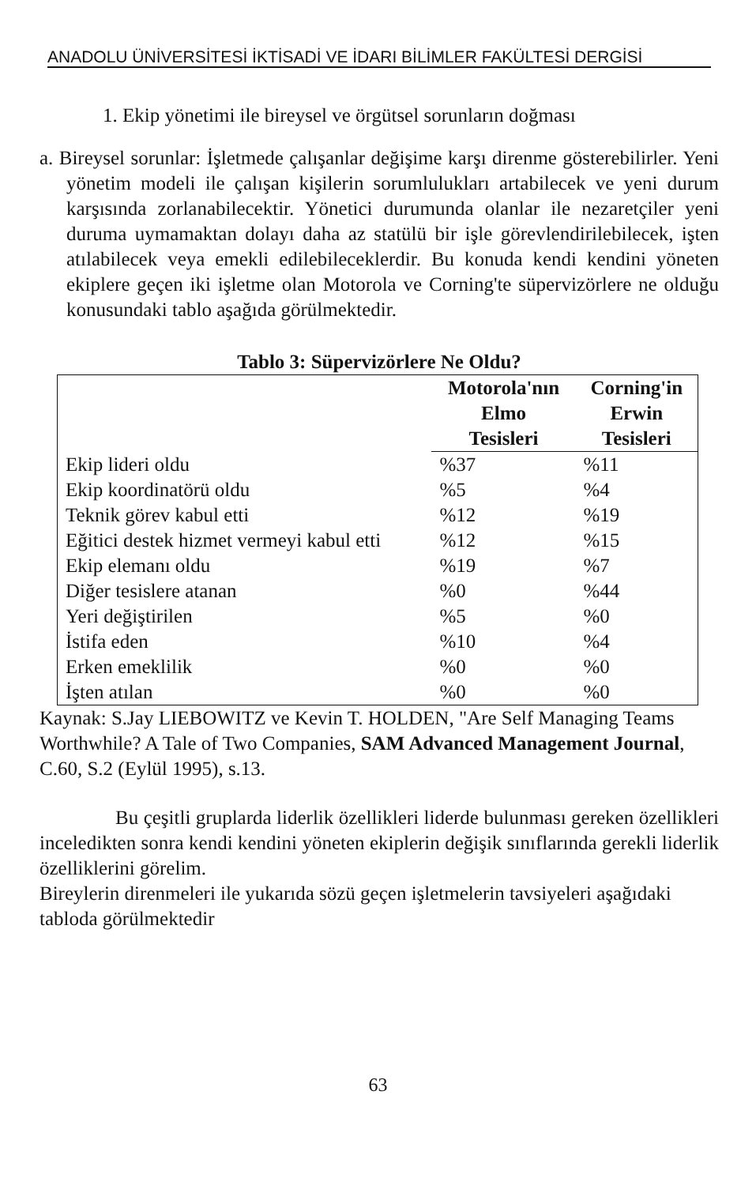ANADOLU ÜNİVERSİTESİ İKTİSADİ VE İDARI BİLİMLER FAKÜLTESİ DERGİSİ
1. Ekip yönetimi ile bireysel ve örgütsel sorunların doğması
a. Bireysel sorunlar: İşletmede çalışanlar değişime karşı direnme gösterebilirler. Yeni yönetim modeli ile çalışan kişilerin sorumlulukları artabilecek ve yeni durum karşısında zorlanabilecektir. Yönetici durumunda olanlar ile nezaretçiler yeni duruma uymamaktan dolayı daha az statülü bir işle görevlendirilebilecek, işten atılabilecek veya emekli edilebileceklerdir. Bu konuda kendi kendini yöneten ekiplere geçen iki işletme olan Motorola ve Corning'te süpervizörlere ne olduğu konusundaki tablo aşağıda görülmektedir.
Tablo 3: Süpervizörlere Ne Oldu?
| | Motorola'nın Elmo Tesisleri | Corning'in Erwin Tesisleri |
| --- | --- | --- |
| Ekip lideri oldu | %37 | %11 |
| Ekip koordinatörü oldu | %5 | %4 |
| Teknik görev kabul etti | %12 | %19 |
| Eğitici destek hizmet vermeyi kabul etti | %12 | %15 |
| Ekip elemanı oldu | %19 | %7 |
| Diğer tesislere atanan | %0 | %44 |
| Yeri değiştirilen | %5 | %0 |
| İstifa eden | %10 | %4 |
| Erken emeklilik | %0 | %0 |
| İşten atılan | %0 | %0 |
Kaynak: S.Jay LIEBOWITZ ve Kevin T. HOLDEN, "Are Self Managing Teams Worthwhile? A Tale of Two Companies, SAM Advanced Management Journal, C.60, S.2 (Eylül 1995), s.13.
Bu çeşitli gruplarda liderlik özellikleri liderde bulunması gereken özellikleri inceledikten sonra kendi kendini yöneten ekiplerin değişik sınıflarında gerekli liderlik özelliklerini görelim.
Bireylerin direnmeleri ile yukarıda sözü geçen işletmelerin tavsiyeleri aşağıdaki tabloda görülmektedir
63